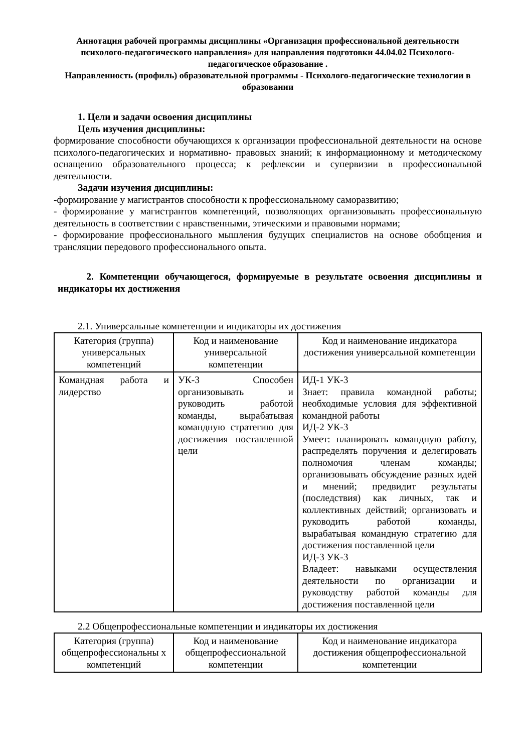Аннотация рабочей программы дисциплины «Организация профессиональной деятельности психолого-педагогического направления» для направления подготовки 44.04.02 Психолого-педагогическое образование .
Направленность (профиль) образовательной программы - Психолого-педагогические технологии в образовании
1. Цели и задачи освоения дисциплины
Цель изучения дисциплины:
формирование способности обучающихся к организации профессиональной деятельности на основе психолого-педагогических и нормативно- правовых знаний; к информационному и методическому оснащению образовательного процесса; к рефлексии и супервизии в профессиональной деятельности.
Задачи изучения дисциплины:
-формирование у магистрантов способности к профессиональному саморазвитию;
- формирование у магистрантов компетенций, позволяющих организовывать профессиональную деятельность в соответствии с нравственными, этическими и правовыми нормами;
- формирование профессионального мышления будущих специалистов на основе обобщения и трансляции передового профессионального опыта.
2. Компетенции обучающегося, формируемые в результате освоения дисциплины и индикаторы их достижения
2.1. Универсальные компетенции и индикаторы их достижения
| Категория (группа) универсальных компетенций | Код и наименование универсальной компетенции | Код и наименование индикатора достижения универсальной компетенции |
| --- | --- | --- |
| Командная работа и лидерство | УК-3 Способен организовывать и руководить работой команды, вырабатывая командную стратегию для достижения поставленной цели | ИД-1 УК-3 Знает: правила командной работы; необходимые условия для эффективной командной работы ИД-2 УК-3 Умеет: планировать командную работу, распределять поручения и делегировать полномочия членам команды; организовывать обсуждение разных идей и мнений; предвидит результаты (последствия) как личных, так и коллективных действий; организовать и руководить работой команды, вырабатывая командную стратегию для достижения поставленной цели ИД-3 УК-3 Владеет: навыками осуществления деятельности по организации и руководству работой команды для достижения поставленной цели |
2.2 Общепрофессиональные компетенции и индикаторы их достижения
| Категория (группа) общепрофессиональны х компетенций | Код и наименование общепрофессиональной компетенции | Код и наименование индикатора достижения общепрофессиональной компетенции |
| --- | --- | --- |